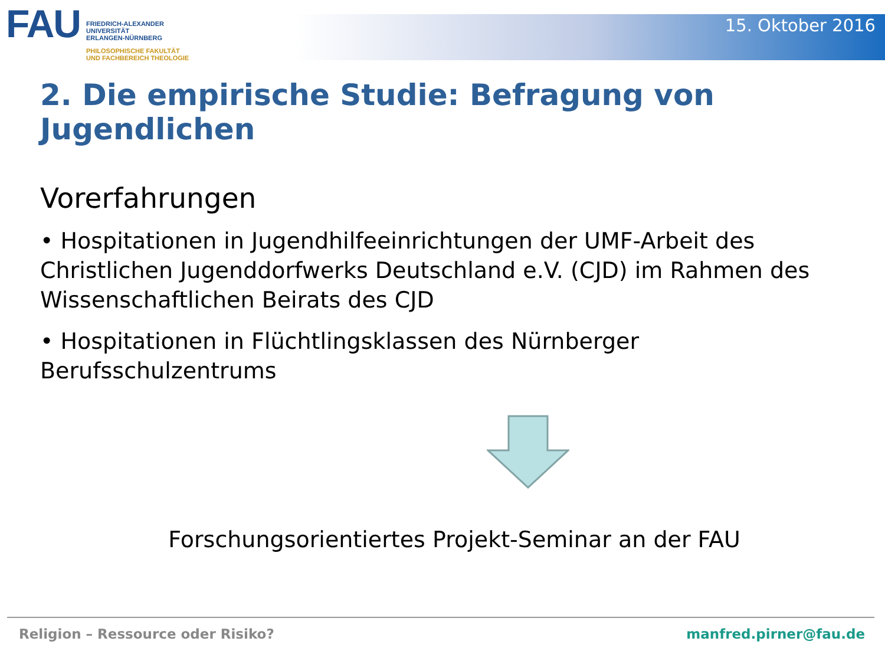FAU
FRIEDRICH-ALEXANDER
UNIVERSITÄT
ERLANGEN-NÜRNBERG
PHILOSOPHISCHE FAKULTÄT
UND FACHBEREICH THEOLOGIE
15. Oktober 2016
2. Die empirische Studie: Befragung von Jugendlichen
Vorerfahrungen
• Hospitationen in Jugendhilfeeinrichtungen der UMF-Arbeit des Christlichen Jugenddorfwerks Deutschland e.V. (CJD) im Rahmen des Wissenschaftlichen Beirats des CJD
• Hospitationen in Flüchtlingsklassen des Nürnberger Berufsschulzentrums
Forschungsorientiertes Projekt-Seminar an der FAU
Religion – Ressource oder Risiko? manfred.pirner@fau.de